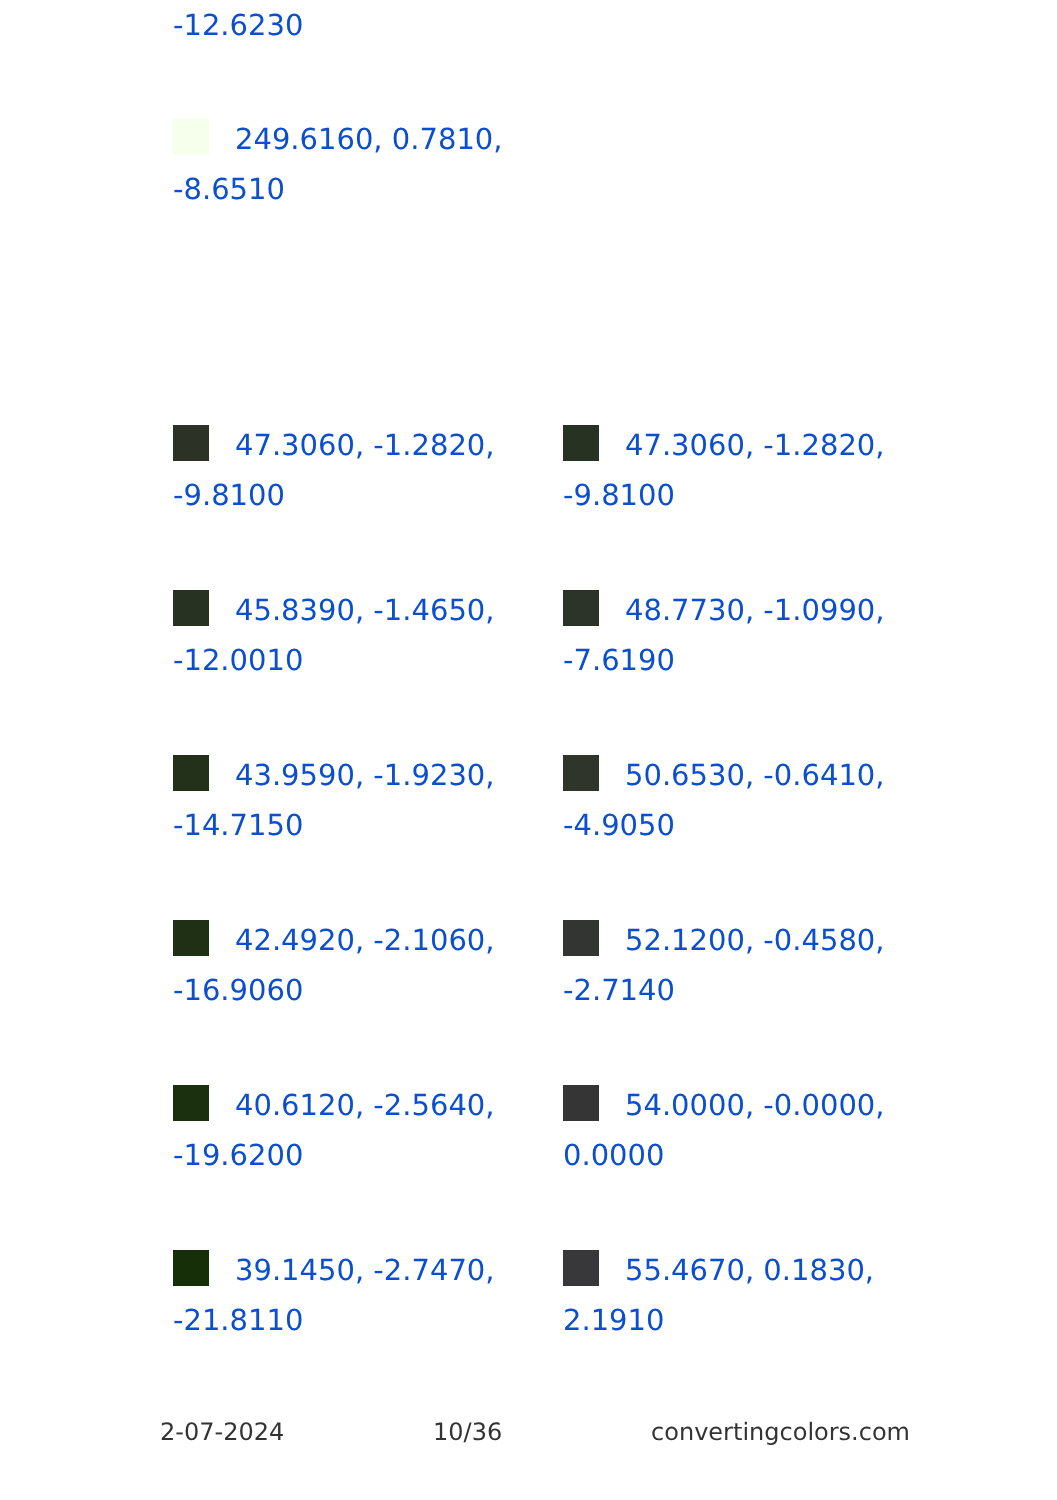-12.6230
249.6160, 0.7810, -8.6510
47.3060, -1.2820, -9.8100
47.3060, -1.2820, -9.8100
45.8390, -1.4650, -12.0010
48.7730, -1.0990, -7.6190
43.9590, -1.9230, -14.7150
50.6530, -0.6410, -4.9050
42.4920, -2.1060, -16.9060
52.1200, -0.4580, -2.7140
40.6120, -2.5640, -19.6200
54.0000, -0.0000, 0.0000
39.1450, -2.7470, -21.8110
55.4670, 0.1830, 2.1910
2-07-2024 10/36 convertingcolors.com